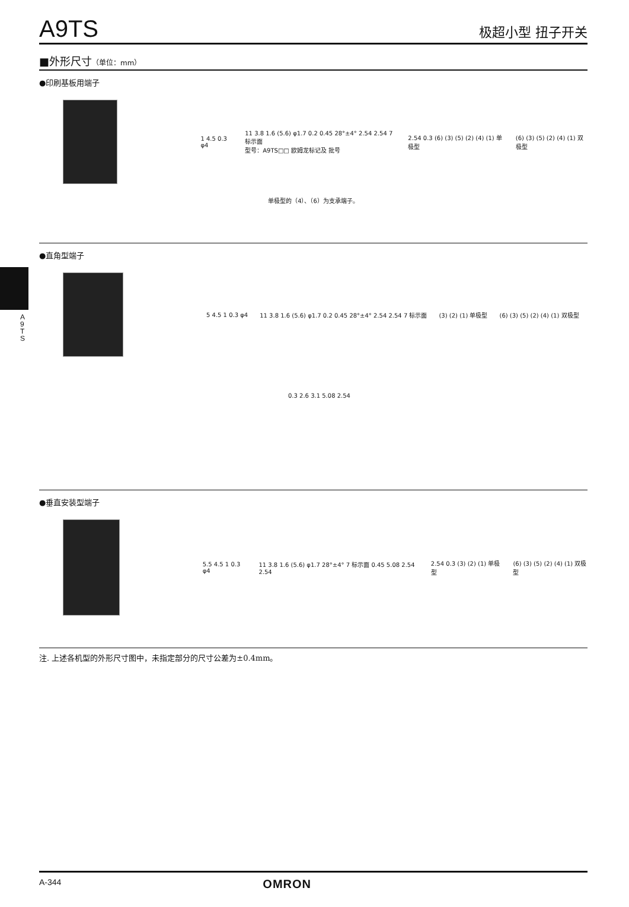A9TS
极超小型 扭子开关
■外形尺寸（单位：mm）
●印刷基板用端子
1 4.5 0.3 φ4
11 3.8 1.6 (5.6) φ1.7 0.2 0.45 28°±4° 2.54 2.54 7 标示面
型号：A9TS□□ 欧姆龙标记及 批号
2.54 0.3 (6) (3) (5) (2) (4) (1) 单极型
(6) (3) (5) (2) (4) (1) 双极型
单极型的（4）、（6）为支承端子。
●直角型端子
5 4.5 1 0.3 φ4
11 3.8 1.6 (5.6) φ1.7 0.2 0.45 28°±4° 2.54 2.54 7 标示面
(3) (2) (1) 单极型 (6) (3) (5) (2) (4) (1) 双极型
0.3 2.6 3.1 5.08 2.54
●垂直安装型端子
5.5 4.5 1 0.3 φ4
11 3.8 1.6 (5.6) φ1.7 28°±4° 7 标示面 0.45 5.08 2.54 2.54
2.54 0.3 (3) (2) (1) 单极型 (6) (3) (5) (2) (4) (1) 双极型
注. 上述各机型的外形尺寸图中，未指定部分的尺寸公差为±0.4mm。
A 9 T S
A-344 OMRON